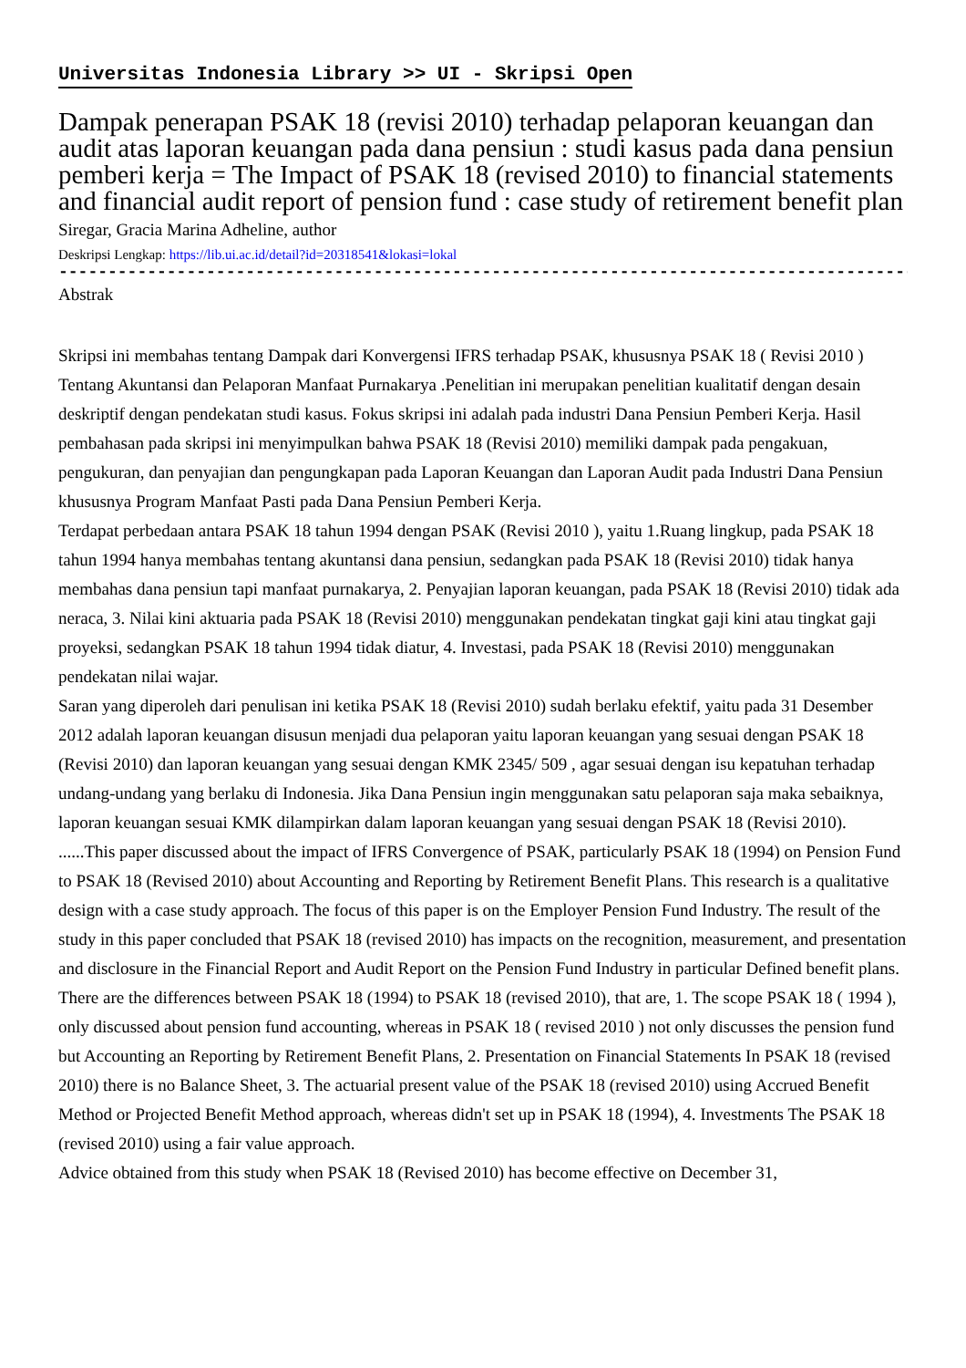Universitas Indonesia Library >> UI - Skripsi Open
Dampak penerapan PSAK 18 (revisi 2010) terhadap pelaporan keuangan dan audit atas laporan keuangan pada dana pensiun : studi kasus pada dana pensiun pemberi kerja = The Impact of PSAK 18 (revised 2010) to financial statements and financial audit report of pension fund : case study of retirement benefit plan
Siregar, Gracia Marina Adheline, author
Deskripsi Lengkap: https://lib.ui.ac.id/detail?id=20318541&lokasi=lokal
------------------------------------------------------------------------------------------
Abstrak
Skripsi ini membahas tentang Dampak dari Konvergensi IFRS terhadap PSAK, khususnya PSAK 18 ( Revisi 2010 ) Tentang Akuntansi dan Pelaporan Manfaat Purnakarya .Penelitian ini merupakan penelitian kualitatif dengan desain deskriptif dengan pendekatan studi kasus. Fokus skripsi ini adalah pada industri Dana Pensiun Pemberi Kerja. Hasil pembahasan pada skripsi ini menyimpulkan bahwa PSAK 18 (Revisi 2010) memiliki dampak pada pengakuan, pengukuran, dan penyajian dan pengungkapan pada Laporan Keuangan dan Laporan Audit pada Industri Dana Pensiun khususnya Program Manfaat Pasti pada Dana Pensiun Pemberi Kerja.
Terdapat perbedaan antara PSAK 18 tahun 1994 dengan PSAK (Revisi 2010 ), yaitu 1.Ruang lingkup, pada PSAK 18 tahun 1994 hanya membahas tentang akuntansi dana pensiun, sedangkan pada PSAK 18 (Revisi 2010) tidak hanya membahas dana pensiun tapi manfaat purnakarya, 2. Penyajian laporan keuangan, pada PSAK 18 (Revisi 2010) tidak ada neraca, 3. Nilai kini aktuaria pada PSAK 18 (Revisi 2010) menggunakan pendekatan tingkat gaji kini atau tingkat gaji proyeksi, sedangkan PSAK 18 tahun 1994 tidak diatur, 4. Investasi, pada PSAK 18 (Revisi 2010) menggunakan pendekatan nilai wajar.
Saran yang diperoleh dari penulisan ini ketika PSAK 18 (Revisi 2010) sudah berlaku efektif, yaitu pada 31 Desember 2012 adalah laporan keuangan disusun menjadi dua pelaporan yaitu laporan keuangan yang sesuai dengan PSAK 18 (Revisi 2010) dan laporan keuangan yang sesuai dengan KMK 2345/ 509 , agar sesuai dengan isu kepatuhan terhadap undang-undang yang berlaku di Indonesia. Jika Dana Pensiun ingin menggunakan satu pelaporan saja maka sebaiknya, laporan keuangan sesuai KMK dilampirkan dalam laporan keuangan yang sesuai dengan PSAK 18 (Revisi 2010).
......This paper discussed about the impact of IFRS Convergence of PSAK, particularly PSAK 18 (1994) on Pension Fund to PSAK 18 (Revised 2010) about Accounting and Reporting by Retirement Benefit Plans. This research is a qualitative design with a case study approach. The focus of this paper is on the Employer Pension Fund Industry. The result of the study in this paper concluded that PSAK 18 (revised 2010) has impacts on the recognition, measurement, and presentation and disclosure in the Financial Report and Audit Report on the Pension Fund Industry in particular Defined benefit plans.
There are the differences between PSAK 18 (1994) to PSAK 18 (revised 2010), that are, 1. The scope PSAK 18 ( 1994 ), only discussed about pension fund accounting, whereas in PSAK 18 ( revised 2010 ) not only discusses the pension fund but Accounting an Reporting by Retirement Benefit Plans, 2. Presentation on Financial Statements In PSAK 18 (revised 2010) there is no Balance Sheet, 3. The actuarial present value of the PSAK 18 (revised 2010) using Accrued Benefit Method or Projected Benefit Method approach, whereas didn't set up in PSAK 18 (1994), 4. Investments The PSAK 18 (revised 2010) using a fair value approach.
Advice obtained from this study when PSAK 18 (Revised 2010) has become effective on December 31,